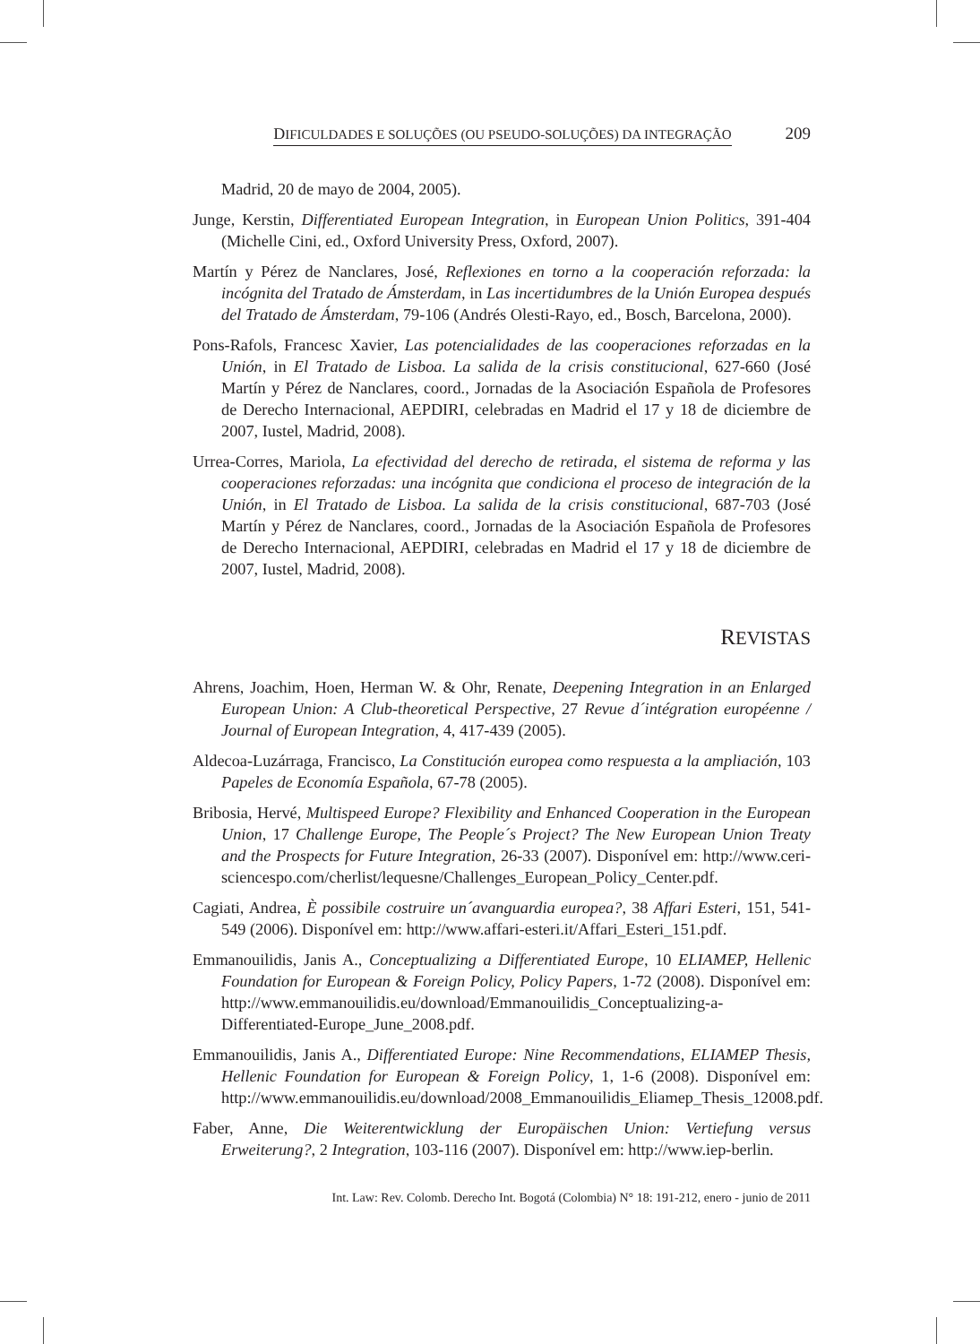DIFICULDADES E SOLUÇÕES (OU PSEUDO-SOLUÇÕES) DA INTEGRAÇÃO 209
Madrid, 20 de mayo de 2004, 2005).
Junge, Kerstin, Differentiated European Integration, in European Union Politics, 391-404 (Michelle Cini, ed., Oxford University Press, Oxford, 2007).
Martín y Pérez de Nanclares, José, Reflexiones en torno a la cooperación reforzada: la incógnita del Tratado de Ámsterdam, in Las incertidumbres de la Unión Europea después del Tratado de Ámsterdam, 79-106 (Andrés Olesti-Rayo, ed., Bosch, Barcelona, 2000).
Pons-Rafols, Francesc Xavier, Las potencialidades de las cooperaciones reforzadas en la Unión, in El Tratado de Lisboa. La salida de la crisis constitucional, 627-660 (José Martín y Pérez de Nanclares, coord., Jornadas de la Asociación Española de Profesores de Derecho Internacional, AEPDIRI, celebradas en Madrid el 17 y 18 de diciembre de 2007, Iustel, Madrid, 2008).
Urrea-Corres, Mariola, La efectividad del derecho de retirada, el sistema de reforma y las cooperaciones reforzadas: una incógnita que condiciona el proceso de integración de la Unión, in El Tratado de Lisboa. La salida de la crisis constitucional, 687-703 (José Martín y Pérez de Nanclares, coord., Jornadas de la Asociación Española de Profesores de Derecho Internacional, AEPDIRI, celebradas en Madrid el 17 y 18 de diciembre de 2007, Iustel, Madrid, 2008).
REVISTAS
Ahrens, Joachim, Hoen, Herman W. & Ohr, Renate, Deepening Integration in an Enlarged European Union: A Club-theoretical Perspective, 27 Revue d´intégration européenne / Journal of European Integration, 4, 417-439 (2005).
Aldecoa-Luzárraga, Francisco, La Constitución europea como respuesta a la ampliación, 103 Papeles de Economía Española, 67-78 (2005).
Bribosia, Hervé, Multispeed Europe? Flexibility and Enhanced Cooperation in the European Union, 17 Challenge Europe, The People´s Project? The New European Union Treaty and the Prospects for Future Integration, 26-33 (2007). Disponível em: http://www.ceri-sciencespo.com/cherlist/lequesne/Challenges_European_Policy_Center.pdf.
Cagiati, Andrea, È possibile costruire un´avanguardia europea?, 38 Affari Esteri, 151, 541-549 (2006). Disponível em: http://www.affari-esteri.it/Affari_Esteri_151.pdf.
Emmanouilidis, Janis A., Conceptualizing a Differentiated Europe, 10 ELIAMEP, Hellenic Foundation for European & Foreign Policy, Policy Papers, 1-72 (2008). Disponível em: http://www.emmanouilidis.eu/download/Emmanouilidis_Conceptualizing-a-Differentiated-Europe_June_2008.pdf.
Emmanouilidis, Janis A., Differentiated Europe: Nine Recommendations, ELIAMEP Thesis, Hellenic Foundation for European & Foreign Policy, 1, 1-6 (2008). Disponível em: http://www.emmanouilidis.eu/download/2008_Emmanouilidis_Eliamep_Thesis_12008.pdf.
Faber, Anne, Die Weiterentwicklung der Europäischen Union: Vertiefung versus Erweiterung?, 2 Integration, 103-116 (2007). Disponível em: http://www.iep-berlin.
Int. Law: Rev. Colomb. Derecho Int. Bogotá (Colombia) N° 18: 191-212, enero - junio de 2011